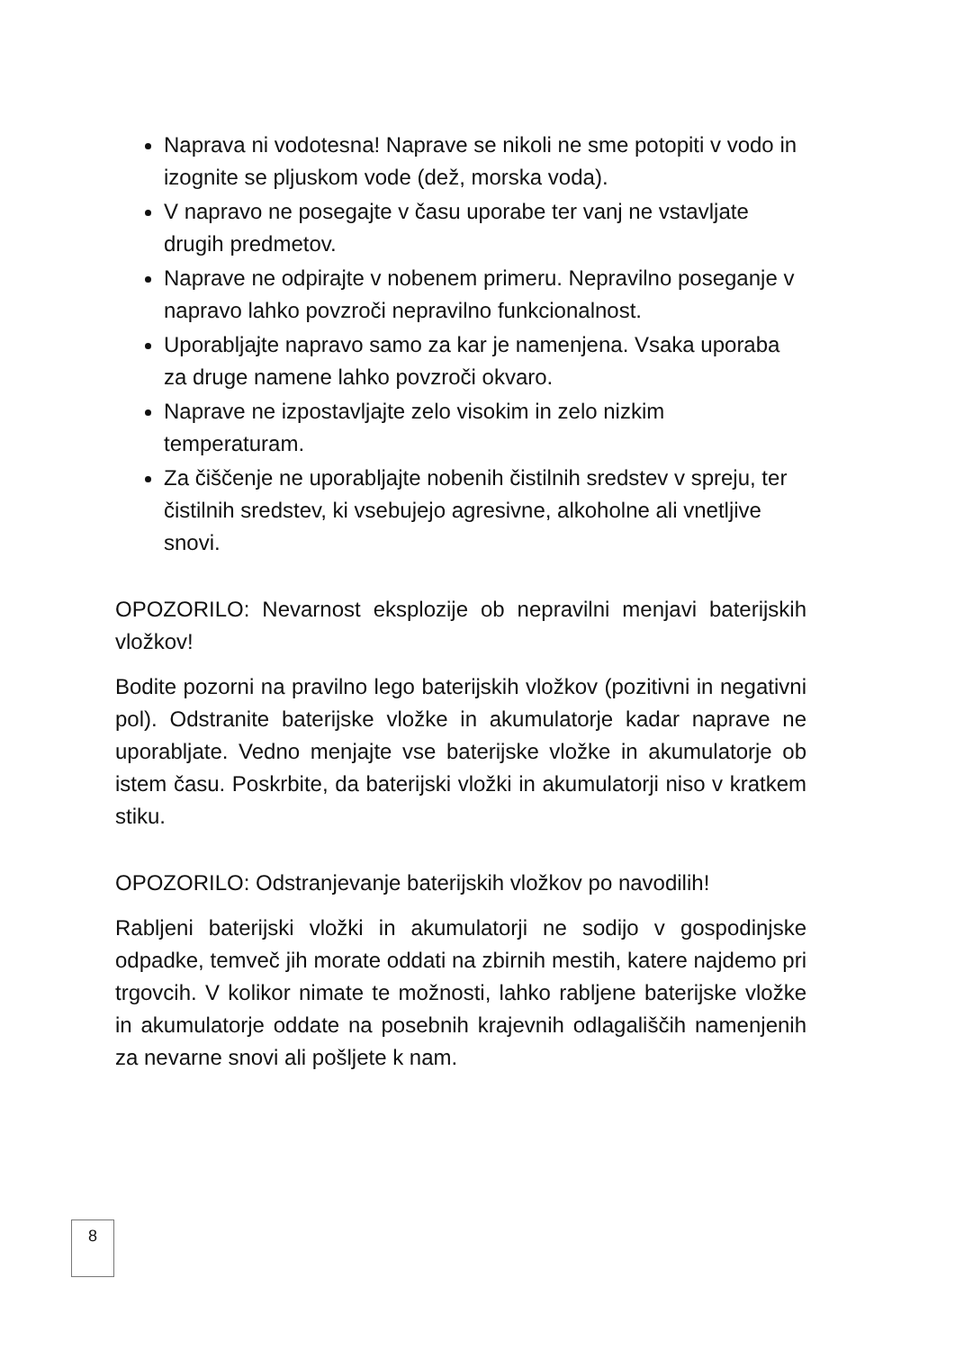Naprava ni vodotesna! Naprave se nikoli ne sme potopiti v vodo in izognite se pljuskom vode (dež, morska voda).
V napravo ne posegajte v času uporabe ter vanj ne vstavljate drugih predmetov.
Naprave ne odpirajte v nobenem primeru. Nepravilno poseganje v napravo lahko povzroči nepravilno funkcionalnost.
Uporabljajte napravo samo za kar je namenjena. Vsaka uporaba za druge namene lahko povzroči okvaro.
Naprave ne izpostavljajte zelo visokim in zelo nizkim temperaturam.
Za čiščenje ne uporabljajte nobenih čistilnih sredstev v spreju, ter čistilnih sredstev, ki vsebujejo agresivne, alkoholne ali vnetljive snovi.
OPOZORILO: Nevarnost eksplozije ob nepravilni menjavi baterijskih vložkov!
Bodite pozorni na pravilno lego baterijskih vložkov (pozitivni in negativni pol). Odstranite baterijske vložke in akumulatorje kadar naprave ne uporabljate. Vedno menjajte vse baterijske vložke in akumulatorje ob istem času. Poskrbite, da baterijski vložki in akumulatorji niso v kratkem stiku.
OPOZORILO: Odstranjevanje baterijskih vložkov po navodilih!
Rabljeni baterijski vložki in akumulatorji ne sodijo v gospodinjske odpadke, temveč jih morate oddati na zbirnih mestih, katere najdemo pri trgovcih. V kolikor nimate te možnosti, lahko rabljene baterijske vložke in akumulatorje oddate na posebnih krajevnih odlagališčih namenjenih za nevarne snovi ali pošljete k nam.
8